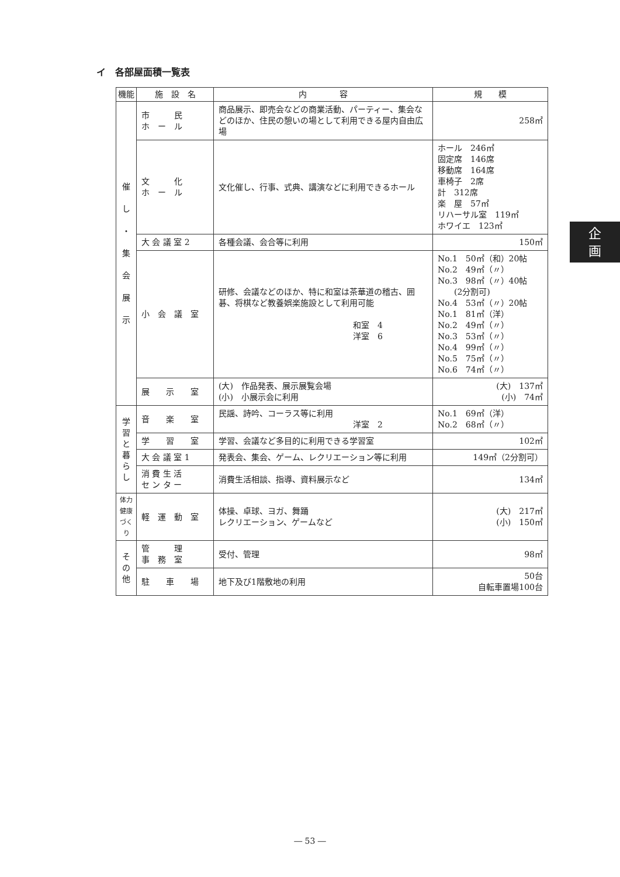イ　各部屋面積一覧表
| 機能 | 施 設 名 | 内 容 | 規 模 |
| --- | --- | --- | --- |
| 催 し ・ 集 会 展 示 | 市 民 ホ ー ル | 商品展示、即売会などの商業活動、パーティー、集会などのほか、住民の憩いの場として利用できる屋内自由広場 | 258㎡ |
| | 文 化 ホ ー ル | 文化催し、行事、式典、講演などに利用できるホール | ホール 246㎡ 固定席 146席 移動席 164席 車椅子 2席 計 312席 楽 屋 57㎡ リハーサル室 119㎡ ホワイエ 123㎡ |
| | 大 会 議 室 2 | 各種会議、会合等に利用 | 150㎡ |
| | 小 会 議 室 | 研修、会議などのほか、特に和室は茶華道の稽古、囲碁、将棋など教養娯楽施設として利用可能 和室 4 洋室 6 | No.1 50㎡（和）20帖 No.2 49㎡（〃） No.3 98㎡（〃）40帖 (2分割可) No.4 53㎡（〃）20帖 No.1 81㎡（洋） No.2 49㎡（〃） No.3 53㎡（〃） No.4 99㎡（〃） No.5 75㎡（〃） No.6 74㎡（〃） |
| | 展 示 室 | (大) 作品発表、展示展覧会場 (小) 小展示会に利用 | (大) 137㎡ (小) 74㎡ |
| 学 習 と 暮 ら し | 音 楽 室 | 民謡、詩吟、コーラス等に利用 洋室 2 | No.1 69㎡（洋） No.2 68㎡（〃） |
| | 学 習 室 | 学習、会議など多目的に利用できる学習室 | 102㎡ |
| | 大 会 議 室 1 | 発表会、集会、ゲーム、レクリエーション等に利用 | 149㎡（2分割可） |
| | 消 費 生 活 セ ン タ ー | 消費生活相談、指導、資料展示など | 134㎡ |
| 体力健康づくり | 軽 運 動 室 | 体操、卓球、ヨガ、舞踊 レクリエーション、ゲームなど | (大) 217㎡ (小) 150㎡ |
| そ の 他 | 管 理 事 務 室 | 受付、管理 | 98㎡ |
| | 駐 車 場 | 地下及び1階敷地の利用 | 50台 自転車置場100台 |
企
画
― 53 ―